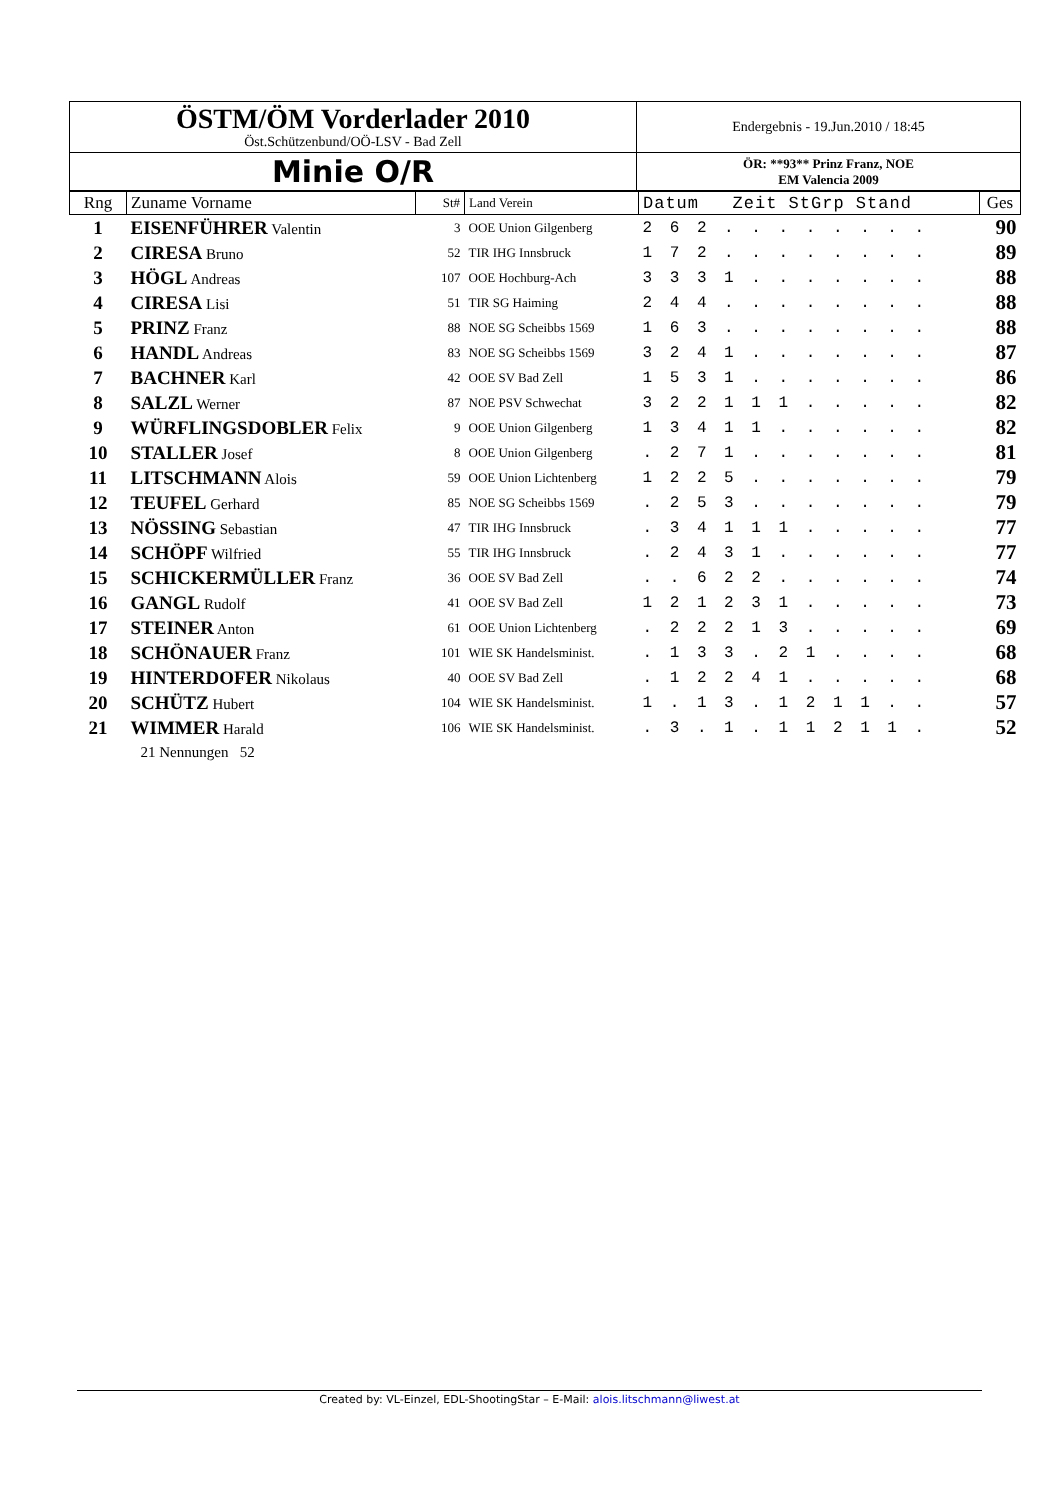| ÖSTM/ÖM Vorderlader 2010 Öst.Schützenbund/OÖ-LSV - Bad Zell | Endergebnis - 19.Jun.2010 / 18:45 |
| Minie O/R | ÖR: **93** Prinz Franz, NOE EM Valencia 2009 |
| Rng | Zuname Vorname | St# | Land Verein | Datum Zeit StGrp Stand | Ges |
| --- | --- | --- | --- | --- | --- |
| 1 | EISENFÜHRER Valentin | 3 | OOE Union Gilgenberg | 2 6 2 . . . . . . . . | 90 |
| 2 | CIRESA Bruno | 52 | TIR IHG Innsbruck | 1 7 2 . . . . . . . . | 89 |
| 3 | HÖGL Andreas | 107 | OOE Hochburg-Ach | 3 3 3 1 . . . . . . . | 88 |
| 4 | CIRESA Lisi | 51 | TIR SG Haiming | 2 4 4 . . . . . . . . | 88 |
| 5 | PRINZ Franz | 88 | NOE SG Scheibbs 1569 | 1 6 3 . . . . . . . . | 88 |
| 6 | HANDL Andreas | 83 | NOE SG Scheibbs 1569 | 3 2 4 1 . . . . . . . | 87 |
| 7 | BACHNER Karl | 42 | OOE SV Bad Zell | 1 5 3 1 . . . . . . . | 86 |
| 8 | SALZL Werner | 87 | NOE PSV Schwechat | 3 2 2 1 1 1 . . . . . | 82 |
| 9 | WÜRFLINGSDOBLER Felix | 9 | OOE Union Gilgenberg | 1 3 4 1 1 . . . . . . | 82 |
| 10 | STALLER Josef | 8 | OOE Union Gilgenberg | . 2 7 1 . . . . . . . | 81 |
| 11 | LITSCHMANN Alois | 59 | OOE Union Lichtenberg | 1 2 2 5 . . . . . . . | 79 |
| 12 | TEUFEL Gerhard | 85 | NOE SG Scheibbs 1569 | . 2 5 3 . . . . . . . | 79 |
| 13 | NÖSSING Sebastian | 47 | TIR IHG Innsbruck | . 3 4 1 1 1 . . . . . | 77 |
| 14 | SCHÖPF Wilfried | 55 | TIR IHG Innsbruck | . 2 4 3 1 . . . . . . | 77 |
| 15 | SCHICKERMÜLLER Franz | 36 | OOE SV Bad Zell | . . 6 2 2 . . . . . . | 74 |
| 16 | GANGL Rudolf | 41 | OOE SV Bad Zell | 1 2 1 2 3 1 . . . . . | 73 |
| 17 | STEINER Anton | 61 | OOE Union Lichtenberg | . 2 2 2 1 3 . . . . . | 69 |
| 18 | SCHÖNAUER Franz | 101 | WIE SK Handelsminist. | . 1 3 3 . 2 1 . . . . | 68 |
| 19 | HINTERDOFER Nikolaus | 40 | OOE SV Bad Zell | . 1 2 2 4 1 . . . . . | 68 |
| 20 | SCHÜTZ Hubert | 104 | WIE SK Handelsminist. | 1 . 1 3 . 1 2 1 1 . . | 57 |
| 21 | WIMMER Harald | 106 | WIE SK Handelsminist. | . 3 . 1 . 1 1 2 1 1 . | 52 |
| | 21 Nennungen 52 | | | | |
Created by: VL-Einzel, EDL-ShootingStar – E-Mail: alois.litschmann@liwest.at